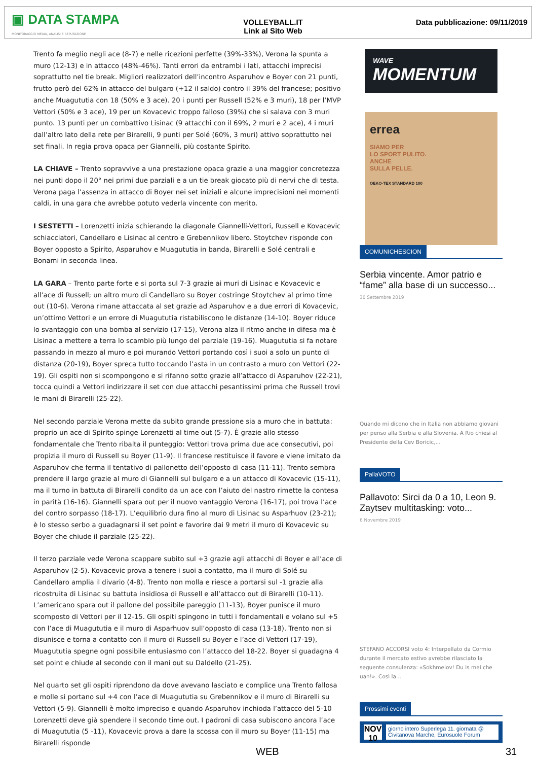▣ DATA STAMPA
MONITORAGGIO MEDIA, ANALISI E REPUTAZIONE
VOLLEYBALL.IT
Link al Sito Web
Data pubblicazione: 09/11/2019
Trento fa meglio negli ace (8-7) e nelle ricezioni perfette (39%-33%), Verona la spunta a muro (12-13) e in attacco (48%-46%). Tanti errori da entrambi i lati, attacchi imprecisi soprattutto nel tie break. Migliori realizzatori dell’incontro Asparuhov e Boyer con 21 punti, frutto però del 62% in attacco del bulgaro (+12 il saldo) contro il 39% del francese; positivo anche Muagututia con 18 (50% e 3 ace). 20 i punti per Russell (52% e 3 muri), 18 per l’MVP Vettori (50% e 3 ace), 19 per un Kovacevic troppo falloso (39%) che si salava con 3 muri punto. 13 punti per un combattivo Lisinac (9 attacchi con il 69%, 2 muri e 2 ace), 4 i muri dall’altro lato della rete per Birarelli, 9 punti per Solé (60%, 3 muri) attivo soprattutto nei set finali. In regia prova opaca per Giannelli, più costante Spirito.
LA CHIAVE – Trento sopravvive a una prestazione opaca grazie a una maggior concretezza nei punti dopo il 20° nei primi due parziali e a un tie break giocato più di nervi che di testa. Verona paga l’assenza in attacco di Boyer nei set iniziali e alcune imprecisioni nei momenti caldi, in una gara che avrebbe potuto vederla vincente con merito.
I SESTETTI – Lorenzetti inizia schierando la diagonale Giannelli-Vettori, Russell e Kovacevic schiacciatori, Candellaro e Lisinac al centro e Grebennikov libero. Stoytchev risponde con Boyer opposto a Spirito, Asparuhov e Muagututia in banda, Birarelli e Solé centrali e Bonami in seconda linea.
LA GARA – Trento parte forte e si porta sul 7-3 grazie ai muri di Lisinac e Kovacevic e all’ace di Russell; un altro muro di Candellaro su Boyer costringe Stoytchev al primo time out (10-6). Verona rimane attaccata al set grazie ad Asparuhov e a due errori di Kovacevic, un’ottimo Vettori e un errore di Muagututia ristabiliscono le distanze (14-10). Boyer riduce lo svantaggio con una bomba al servizio (17-15), Verona alza il ritmo anche in difesa ma è Lisinac a mettere a terra lo scambio più lungo del parziale (19-16). Muagututia si fa notare passando in mezzo al muro e poi murando Vettori portando così i suoi a solo un punto di distanza (20-19), Boyer spreca tutto toccando l’asta in un contrasto a muro con Vettori (22-19). Gli ospiti non si scompongono e si rifanno sotto grazie all’attacco di Asparuhov (22-21), tocca quindi a Vettori indirizzare il set con due attacchi pesantissimi prima che Russell trovi le mani di Birarelli (25-22).
Nel secondo parziale Verona mette da subito grande pressione sia a muro che in battuta: proprio un ace di Spirito spinge Lorenzetti al time out (5-7). È grazie allo stesso fondamentale che Trento ribalta il punteggio: Vettori trova prima due ace consecutivi, poi propizia il muro di Russell su Boyer (11-9). Il francese restituisce il favore e viene imitato da Asparuhov che ferma il tentativo di pallonetto dell’opposto di casa (11-11). Trento sembra prendere il largo grazie al muro di Giannelli sul bulgaro e a un attacco di Kovacevic (15-11), ma il turno in battuta di Birarelli condito da un ace con l’aiuto del nastro rimette la contesa in parità (16-16). Giannelli spara out per il nuovo vantaggio Verona (16-17), poi trova l’ace del contro sorpasso (18-17). L’equilibrio dura fino al muro di Lisinac su Asparhuov (23-21); è lo stesso serbo a guadagnarsi il set point e favorire dai 9 metri il muro di Kovacevic su Boyer che chiude il parziale (25-22).
Il terzo parziale vede Verona scappare subito sul +3 grazie agli attacchi di Boyer e all’ace di Asparuhov (2-5). Kovacevic prova a tenere i suoi a contatto, ma il muro di Solé su Candellaro amplia il divario (4-8). Trento non molla e riesce a portarsi sul -1 grazie alla ricostruita di Lisinac su battuta insidiosa di Russell e all’attacco out di Birarelli (10-11). L’americano spara out il pallone del possibile pareggio (11-13), Boyer punisce il muro scomposto di Vettori per il 12-15. Gli ospiti spingono in tutti i fondamentali e volano sul +5 con l’ace di Muagututia e il muro di Asparhuov sull’opposto di casa (13-18). Trento non si disunisce e torna a contatto con il muro di Russell su Boyer e l’ace di Vettori (17-19), Muagututia spegne ogni possibile entusiasmo con l’attacco del 18-22. Boyer si guadagna 4 set point e chiude al secondo con il mani out su Daldello (21-25).
Nel quarto set gli ospiti riprendono da dove avevano lasciato e complice una Trento fallosa e molle si portano sul +4 con l’ace di Muagututia su Grebennikov e il muro di Birarelli su Vettori (5-9). Giannelli è molto impreciso e quando Asparuhov inchioda l’attacco del 5-10 Lorenzetti deve già spendere il secondo time out. I padroni di casa subiscono ancora l’ace di Muagututia (5 -11), Kovacevic prova a dare la scossa con il muro su Boyer (11-15) ma Birarelli risponde
WAVE
MOMENTUM
errea
SIAMO PER
LO SPORT PULITO.
ANCHE
SULLA PELLE.
OEKO-TEX STANDARD 100
COMUNICHESCION
Serbia vincente. Amor patrio e “fame” alla base di un successo...
30 Settembre 2019
Quando mi dicono che in Italia non abbiamo giovani per penso alla Serbia e alla Slovenia. A Rio chiesi al Presidente della Cev Boricic,...
PallaVOTO
Pallavoto: Sirci da 0 a 10, Leon 9. Zaytsev multitasking: voto...
6 Novembre 2019
STEFANO ACCORSI voto 4: Interpellato da Cormio durante il mercato estivo avrebbe rilasciato la seguente consulenza: «Sokhmelov! Du is mei che uan!». Così la...
Prossimi eventi
NOV 10
giorno intero Superlega 11. giornata @ Civitanova Marche, Eurosuole Forum
WEB 31